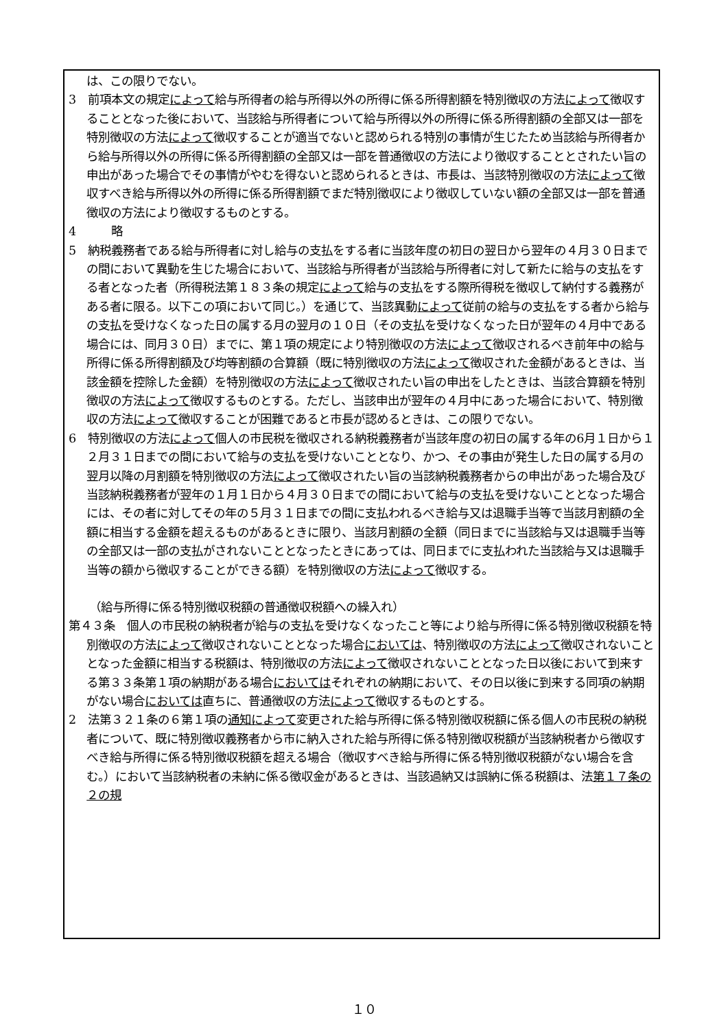は、この限りでない。
3　前項本文の規定によって給与所得者の給与所得以外の所得に係る所得割額を特別徴収の方法によって徴収することとなった後において、当該給与所得者について給与所得以外の所得に係る所得割額の全部又は一部を特別徴収の方法によって徴収することが適当でないと認められる特別の事情が生じたため当該給与所得者から給与所得以外の所得に係る所得割額の全部又は一部を普通徴収の方法により徴収することとされたい旨の申出があった場合でその事情がやむを得ないと認められるときは、市長は、当該特別徴収の方法によって徴収すべき給与所得以外の所得に係る所得割額でまだ特別徴収により徴収していない額の全部又は一部を普通徴収の方法により徴収するものとする。
4　　　略
5　納税義務者である給与所得者に対し給与の支払をする者に当該年度の初日の翌日から翌年の４月３０日までの間において異動を生じた場合において、当該給与所得者が当該給与所得者に対して新たに給与の支払をする者となった者（所得税法第１８３条の規定によって給与の支払をする際所得税を徴収して納付する義務がある者に限る。以下この項において同じ。）を通じて、当該異動によって従前の給与の支払をする者から給与の支払を受けなくなった日の属する月の翌月の１０日（その支払を受けなくなった日が翌年の４月中である場合には、同月３０日）までに、第１項の規定により特別徴収の方法によって徴収されるべき前年中の給与所得に係る所得割額及び均等割額の合算額（既に特別徴収の方法によって徴収された金額があるときは、当該金額を控除した金額）を特別徴収の方法によって徴収されたい旨の申出をしたときは、当該合算額を特別徴収の方法によって徴収するものとする。ただし、当該申出が翌年の４月中にあった場合において、特別徴収の方法によって徴収することが困難であると市長が認めるときは、この限りでない。
6　特別徴収の方法によって個人の市民税を徴収される納税義務者が当該年度の初日の属する年の6月１日から１２月３１日までの間において給与の支払を受けないこととなり、かつ、その事由が発生した日の属する月の翌月以降の月割額を特別徴収の方法によって徴収されたい旨の当該納税義務者からの申出があった場合及び当該納税義務者が翌年の１月１日から４月３０日までの間において給与の支払を受けないこととなった場合には、その者に対してその年の５月３１日までの間に支払われるべき給与又は退職手当等で当該月割額の全額に相当する金額を超えるものがあるときに限り、当該月割額の全額（同日までに当該給与又は退職手当等の全部又は一部の支払がされないこととなったときにあっては、同日までに支払われた当該給与又は退職手当等の額から徴収することができる額）を特別徴収の方法によって徴収する。
（給与所得に係る特別徴収税額の普通徴収税額への繰入れ）
第４３条　個人の市民税の納税者が給与の支払を受けなくなったこと等により給与所得に係る特別徴収税額を特別徴収の方法によって徴収されないこととなった場合においては、特別徴収の方法によって徴収されないこととなった金額に相当する税額は、特別徴収の方法によって徴収されないこととなった日以後において到来する第３３条第１項の納期がある場合においてはそれぞれの納期において、その日以後に到来する同項の納期がない場合においては直ちに、普通徴収の方法によって徴収するものとする。
2　法第３２１条の６第１項の通知によって変更された給与所得に係る特別徴収税額に係る個人の市民税の納税者について、既に特別徴収義務者から市に納入された給与所得に係る特別徴収税額が当該納税者から徴収すべき給与所得に係る特別徴収税額を超える場合（徴収すべき給与所得に係る特別徴収税額がない場合を含む。）において当該納税者の未納に係る徴収金があるときは、当該過納又は誤納に係る税額は、法第１７条の２の規
１０